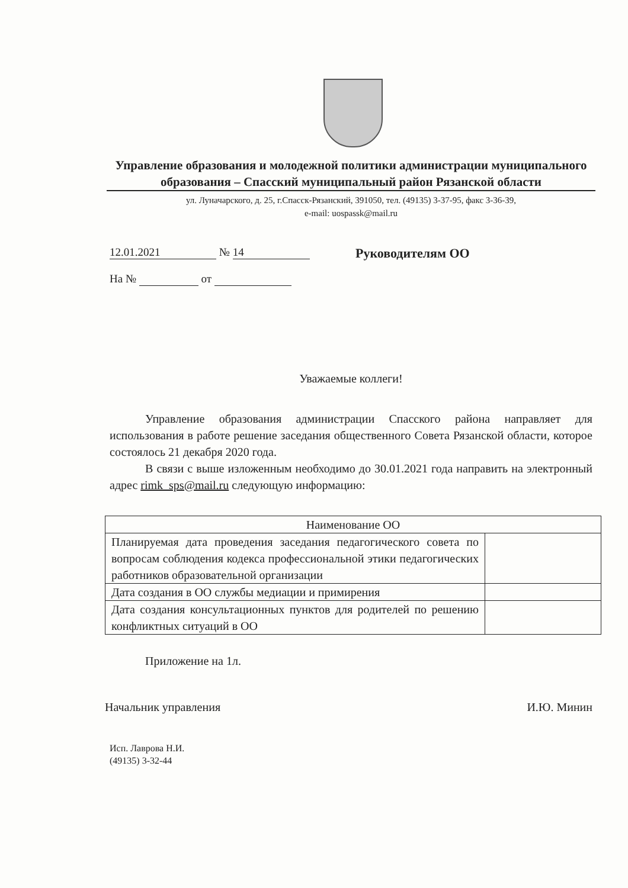Управление образования и молодежной политики администрации муниципального образования – Спасский муниципальный район Рязанской области
ул. Луначарского, д. 25, г.Спасск-Рязанский, 391050, тел. (49135) 3-37-95, факс 3-36-39,
e-mail: uospassk@mail.ru
12.01.2021 № 14
На № от
Руководителям ОО
Уважаемые коллеги!
Управление образования администрации Спасского района направляет для использования в работе решение заседания общественного Совета Рязанской области, которое состоялось 21 декабря 2020 года.
В связи с выше изложенным необходимо до 30.01.2021 года направить на электронный адрес rimk_sps@mail.ru следующую информацию:
| Наименование ОО | |
| Планируемая дата проведения заседания педагогического совета по вопросам соблюдения кодекса профессиональной этики педагогических работников образовательной организации | |
| Дата создания в ОО службы медиации и примирения | |
| Дата создания консультационных пунктов для родителей по решению конфликтных ситуаций в ОО | |
Приложение на 1л.
Начальник управления И.Ю. Минин
Исп. Лаврова Н.И.
(49135) 3-32-44